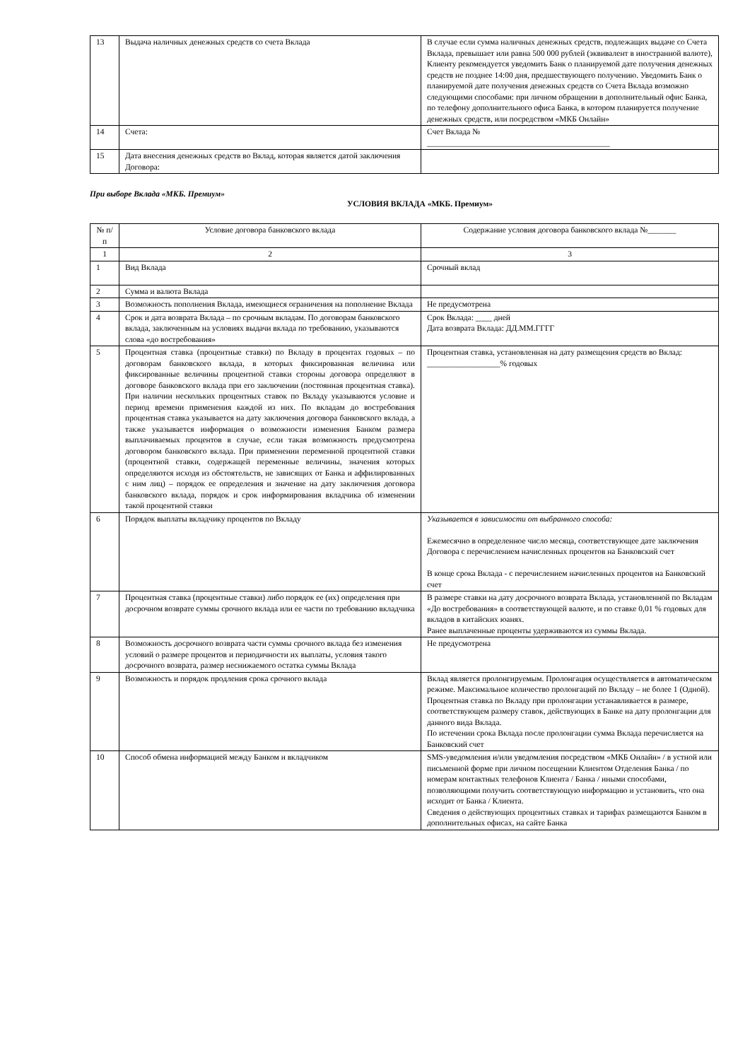| 13 | Выдача наличных денежных средств со счета Вклада | В случае если сумма наличных денежных средств, подлежащих выдаче со Счета Вклада, превышает или равна 500 000 рублей (эквивалент в иностранной валюте), Клиенту рекомендуется уведомить Банк о планируемой дате получения денежных средств не позднее 14:00 дня, предшествующего получению. Уведомить Банк о планируемой дате получения денежных средств со Счета Вклада возможно следующими способами: при личном обращении в дополнительный офис Банка, по телефону дополнительного офиса Банка, в котором планируется получение денежных средств, или посредством «МКБ Онлайн» |
| 14 | Счета: | Счет Вклада № _____________________________________________ |
| 15 | Дата внесения денежных средств во Вклад, которая является датой заключения Договора: | |
При выборе Вклада «МКБ. Премиум»
УСЛОВИЯ ВКЛАДА «МКБ. Премиум»
| № п/п | Условие договора банковского вклада | Содержание условия договора банковского вклада №_______ |
| --- | --- | --- |
| 1 | 2 | 3 |
| 1 | Вид Вклада | Срочный вклад |
| 2 | Сумма и валюта Вклада | |
| 3 | Возможность пополнения Вклада, имеющиеся ограничения на пополнение Вклада | Не предусмотрена |
| 4 | Срок и дата возврата Вклада – по срочным вкладам. По договорам банковского вклада, заключенным на условиях выдачи вклада по требованию, указываются слова «до востребования» | Срок Вклада: ____ дней Дата возврата Вклада: ДД.ММ.ГГГГ |
| 5 | Процентная ставка (процентные ставки) по Вкладу в процентах годовых – по договорам банковского вклада, в которых фиксированная величина или фиксированные величины процентной ставки стороны договора определяют в договоре банковского вклада при его заключении (постоянная процентная ставка). При наличии нескольких процентных ставок по Вкладу указываются условие и период времени применения каждой из них. По вкладам до востребования процентная ставка указывается на дату заключения договора банковского вклада, а также указывается информация о возможности изменения Банком размера выплачиваемых процентов в случае, если такая возможность предусмотрена договором банковского вклада. При применении переменной процентной ставки (процентной ставки, содержащей переменные величины, значения которых определяются исходя из обстоятельств, не зависящих от Банка и аффилированных с ним лиц) – порядок ее определения и значение на дату заключения договора банковского вклада, порядок и срок информирования вкладчика об изменении такой процентной ставки | Процентная ставка, установленная на дату размещения средств во Вклад: __________________% годовых |
| 6 | Порядок выплаты вкладчику процентов по Вкладу | Указывается в зависимости от выбранного способа: Ежемесячно в определенное число месяца, соответствующее дате заключения Договора с перечислением начисленных процентов на Банковский счет В конце срока Вклада - с перечислением начисленных процентов на Банковский счет |
| 7 | Процентная ставка (процентные ставки) либо порядок ее (их) определения при досрочном возврате суммы срочного вклада или ее части по требованию вкладчика | В размере ставки на дату досрочного возврата Вклада, установленной по Вкладам «До востребования» в соответствующей валюте, и по ставке 0,01 % годовых для вкладов в китайских юанях. Ранее выплаченные проценты удерживаются из суммы Вклада. |
| 8 | Возможность досрочного возврата части суммы срочного вклада без изменения условий о размере процентов и периодичности их выплаты, условия такого досрочного возврата, размер неснижаемого остатка суммы Вклада | Не предусмотрена |
| 9 | Возможность и порядок продления срока срочного вклада | Вклад является пролонгируемым. Пролонгация осуществляется в автоматическом режиме. Максимальное количество пролонгаций по Вкладу – не более 1 (Одной). Процентная ставка по Вкладу при пролонгации устанавливается в размере, соответствующем размеру ставок, действующих в Банке на дату пролонгации для данного вида Вклада. По истечении срока Вклада после пролонгации сумма Вклада перечисляется на Банковский счет |
| 10 | Способ обмена информацией между Банком и вкладчиком | SMS-уведомления и/или уведомления посредством «МКБ Онлайн» / в устной или письменной форме при личном посещении Клиентом Отделения Банка / по номерам контактных телефонов Клиента / Банка / иными способами, позволяющими получить соответствующую информацию и установить, что она исходит от Банка / Клиента. Сведения о действующих процентных ставках и тарифах размещаются Банком в дополнительных офисах, на сайте Банка |